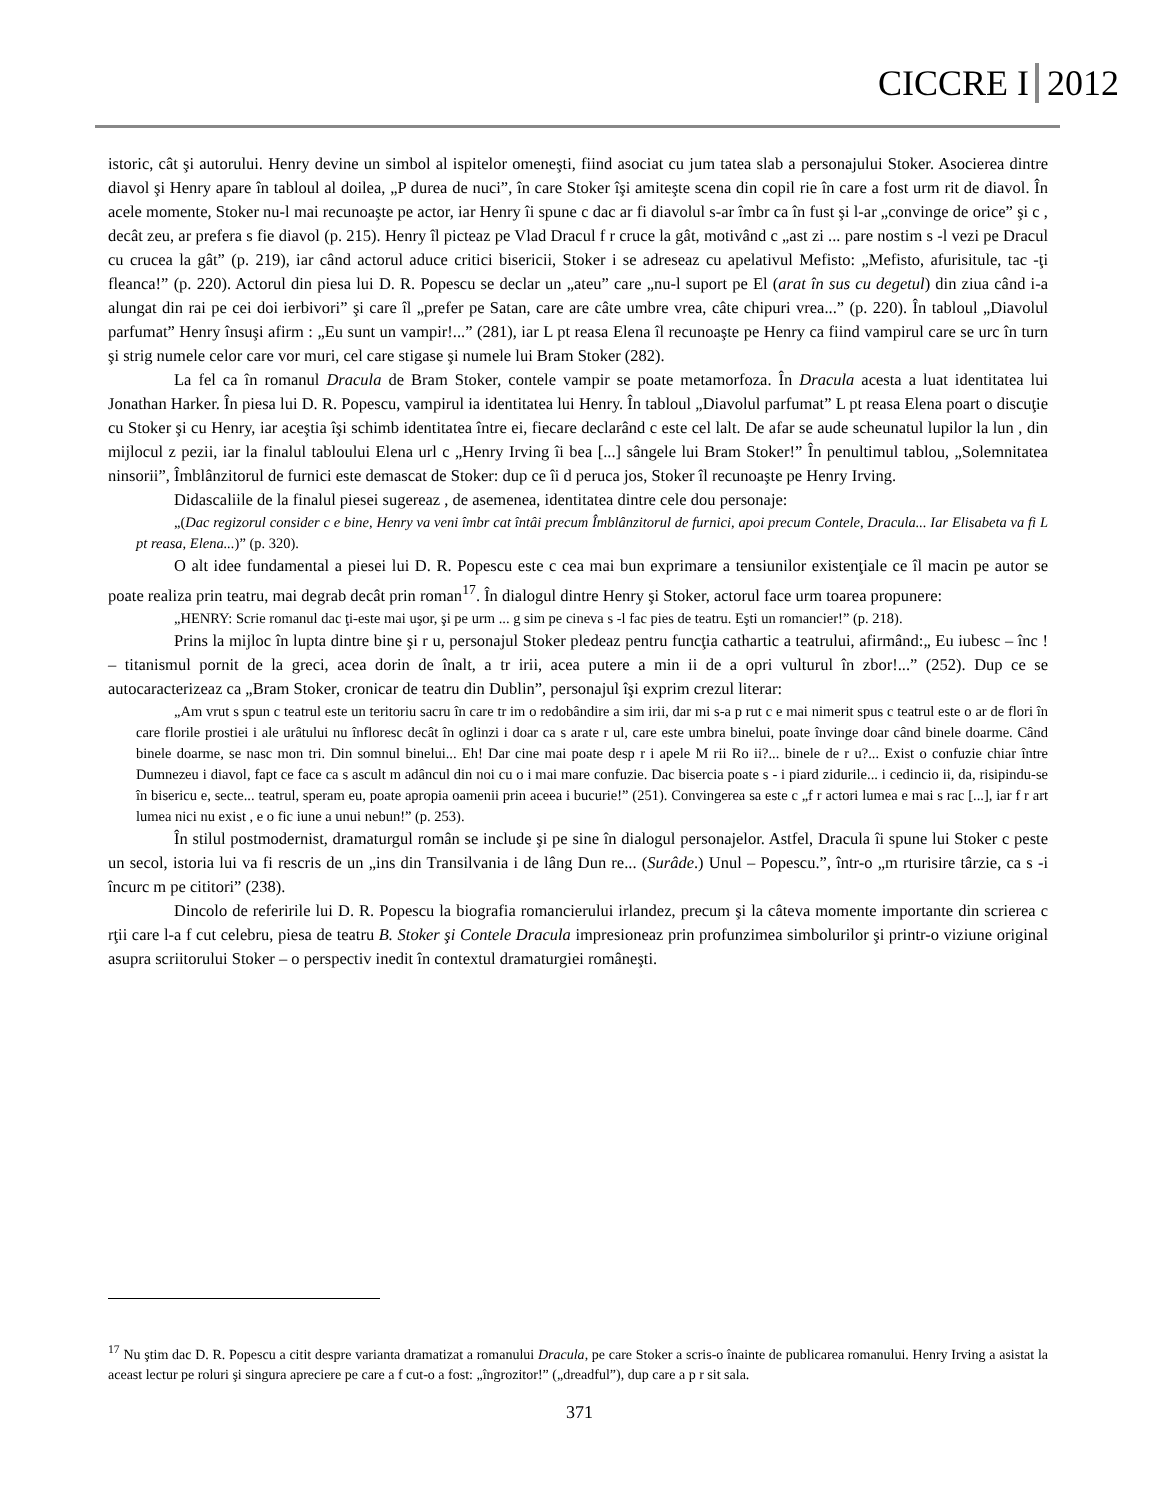CICCRE I 2012
istoric, cât şi autorului. Henry devine un simbol al ispitelor omeneşti, fiind asociat cu jum tatea slab a personajului Stoker. Asocierea dintre diavol şi Henry apare în tabloul al doilea, „P durea de nuci”, în care Stoker îşi amiteşte scena din copil rie în care a fost urm rit de diavol. În acele momente, Stoker nu-l mai recunoaşte pe actor, iar Henry îi spune c dac ar fi diavolul s-ar îmbr ca în fust şi l-ar „convinge de orice” şi c , decât zeu, ar prefera s fie diavol (p. 215). Henry îl picteaz pe Vlad Dracul f r cruce la gât, motivând c „ast zi ... pare nostim s -l vezi pe Dracul cu crucea la gât” (p. 219), iar când actorul aduce critici bisericii, Stoker i se adreseaz cu apelativul Mefisto: „Mefisto, afurisitule, tac -ţi fleanca!” (p. 220). Actorul din piesa lui D. R. Popescu se declar un „ateu” care „nu-l suport pe El (arat în sus cu degetul) din ziua când i-a alungat din rai pe cei doi ierbivori” şi care îl „prefer pe Satan, care are câte umbre vrea, câte chipuri vrea...” (p. 220). În tabloul „Diavolul parfumat” Henry însuşi afirm : „Eu sunt un vampir!...” (281), iar L pt reasa Elena îl recunoaşte pe Henry ca fiind vampirul care se urc în turn şi strig numele celor care vor muri, cel care stigase şi numele lui Bram Stoker (282).
La fel ca în romanul Dracula de Bram Stoker, contele vampir se poate metamorfoza. În Dracula acesta a luat identitatea lui Jonathan Harker. În piesa lui D. R. Popescu, vampirul ia identitatea lui Henry. În tabloul „Diavolul parfumat” L pt reasa Elena poart o discuţie cu Stoker şi cu Henry, iar aceştia îşi schimb identitatea între ei, fiecare declarând c este cel lalt. De afar se aude scheunatul lupilor la lun , din mijlocul z pezii, iar la finalul tabloului Elena url c „Henry Irving îi bea [...] sângele lui Bram Stoker!” În penultimul tablou, „Solemnitatea ninsorii”, Îmblânzitorul de furnici este demascat de Stoker: dup ce îi d peruca jos, Stoker îl recunoaşte pe Henry Irving.
Didascaliile de la finalul piesei sugereaz , de asemenea, identitatea dintre cele dou personaje:
„(Dac regizorul consider c e bine, Henry va veni îmbr cat întâi precum Îmblânzitorul de furnici, apoi precum Contele, Dracula... Iar Elisabeta va fi L pt reasa, Elena...)” (p. 320).
O alt idee fundamental a piesei lui D. R. Popescu este c cea mai bun exprimare a tensiunilor existenţiale ce îl macin pe autor se poate realiza prin teatru, mai degrab decât prin roman<sup>17</sup>. În dialogul dintre Henry şi Stoker, actorul face urm toarea propunere:
„HENRY: Scrie romanul dac ţi-este mai uşor, şi pe urm ... g sim pe cineva s -l fac pies de teatru. Eşti un romancier!” (p. 218).
Prins la mijloc în lupta dintre bine şi r u, personajul Stoker pledeaz pentru funcţia cathartic a teatrului, afirmând:„ Eu iubesc – înc ! – titanismul pornit de la greci, acea dorin de înalt, a tr irii, acea putere a min ii de a opri vulturul în zbor!...” (252). Dup ce se autocaracterizeaz ca „Bram Stoker, cronicar de teatru din Dublin”, personajul îşi exprim crezul literar:
„Am vrut s spun c teatrul este un teritoriu sacru în care tr im o redobândire a sim irii, dar mi s-a p rut c e mai nimerit spus c teatrul este o ar de flori în care florile prostiei i ale urâtului nu înfloresc decât în oglinzi i doar ca s arate r ul, care este umbra binelui, poate învinge doar când binele doarme. Când binele doarme, se nasc mon tri. Din somnul binelui... Eh! Dar cine mai poate desp r i apele M rii Ro ii?... binele de r u?... Exist o confuzie chiar între Dumnezeu i diavol, fapt ce face ca s ascult m adâncul din noi cu o i mai mare confuzie. Dac bisercia poate s - i piard zidurile... i cedincio ii, da, risipindu-se în bisericu e, secte... teatrul, speram eu, poate apropia oamenii prin aceea i bucurie!” (251). Convingerea sa este c „f r actori lumea e mai s rac [...], iar f r art lumea nici nu exist , e o fic iune a unui nebun!” (p. 253).
În stilul postmodernist, dramaturgul român se include şi pe sine în dialogul personajelor. Astfel, Dracula îi spune lui Stoker c peste un secol, istoria lui va fi rescris de un „ins din Transilvania i de lâng Dun re... (Surâde.) Unul – Popescu.”, într-o „m rturisire târzie, ca s -i încurc m pe cititori” (238).
Dincolo de referirile lui D. R. Popescu la biografia romancierului irlandez, precum şi la câteva momente importante din scrierea c rţii care l-a f cut celebru, piesa de teatru B. Stoker şi Contele Dracula impresioneaz prin profunzimea simbolurilor şi printr-o viziune original asupra scriitorului Stoker – o perspectiv inedit în contextul dramaturgiei româneşti.
<sup>17</sup> Nu ştim dac D. R. Popescu a citit despre varianta dramatizat a romanului Dracula, pe care Stoker a scris-o înainte de publicarea romanului. Henry Irving a asistat la aceast lectur pe roluri şi singura apreciere pe care a f cut-o a fost: „îngrozitor!” („dreadful”), dup care a p r sit sala.
371